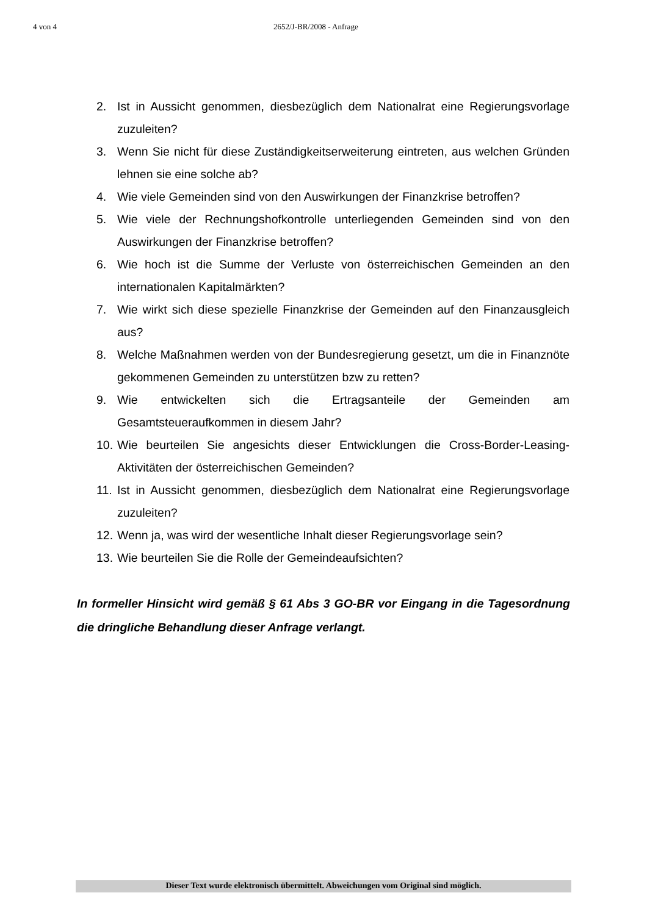4 von 4
2652/J-BR/2008 - Anfrage
2. Ist in Aussicht genommen, diesbezüglich dem Nationalrat eine Regierungsvorlage zuzuleiten?
3. Wenn Sie nicht für diese Zuständigkeitserweiterung eintreten, aus welchen Gründen lehnen sie eine solche ab?
4. Wie viele Gemeinden sind von den Auswirkungen der Finanzkrise betroffen?
5. Wie viele der Rechnungshofkontrolle unterliegenden Gemeinden sind von den Auswirkungen der Finanzkrise betroffen?
6. Wie hoch ist die Summe der Verluste von österreichischen Gemeinden an den internationalen Kapitalmärkten?
7. Wie wirkt sich diese spezielle Finanzkrise der Gemeinden auf den Finanzausgleich aus?
8. Welche Maßnahmen werden von der Bundesregierung gesetzt, um die in Finanznöte gekommenen Gemeinden zu unterstützen bzw zu retten?
9. Wie entwickelten sich die Ertragsanteile der Gemeinden am Gesamtsteueraufkommen in diesem Jahr?
10. Wie beurteilen Sie angesichts dieser Entwicklungen die Cross-Border-Leasing-Aktivitäten der österreichischen Gemeinden?
11. Ist in Aussicht genommen, diesbezüglich dem Nationalrat eine Regierungsvorlage zuzuleiten?
12. Wenn ja, was wird der wesentliche Inhalt dieser Regierungsvorlage sein?
13. Wie beurteilen Sie die Rolle der Gemeindeaufsichten?
In formeller Hinsicht wird gemäß § 61 Abs 3 GO-BR vor Eingang in die Tagesordnung die dringliche Behandlung dieser Anfrage verlangt.
Dieser Text wurde elektronisch übermittelt. Abweichungen vom Original sind möglich.